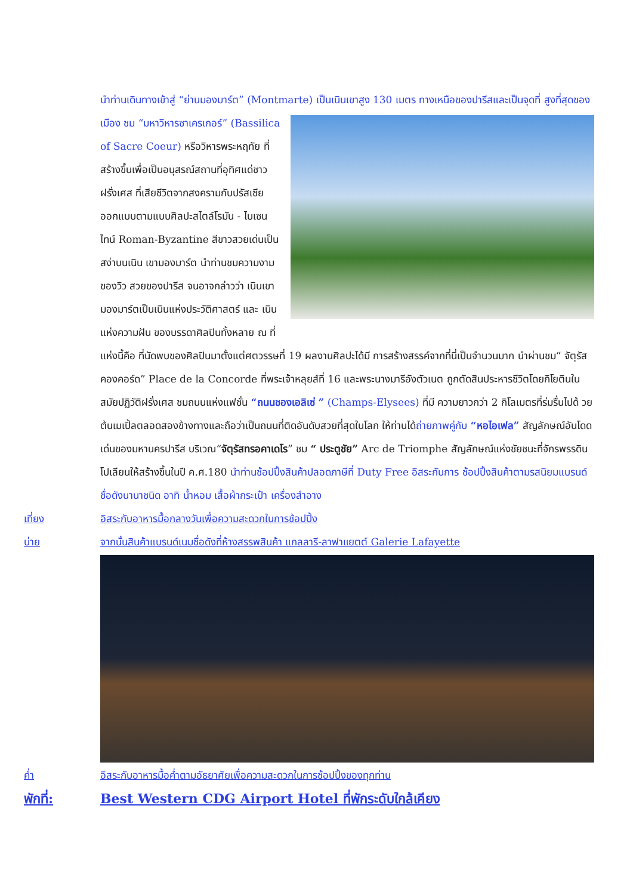นำท่านเดินทางเข้าสู่ “ย่านมองมาร์ต” (Montmarte) เป็นเนินเขาสูง 130 เมตร ทางเหนือของปารีสและเป็นจุดที่ สูงที่สุดของเมือง ชม “มหาวิหารซาเครเกอร์” (Bassilica of Sacre Coeur) หรือวิหารพระหฤทัย ที่สร้างขึ้นเพื่อเป็นอนุสรณ์สถานที่อุทิศแด่ชาวฝรั่งเศส ที่เสียชีวิตจากสงครามกับปรัสเซีย ออกแบบตามแบบศิลปะสไตล์โรมัน - ไบเซนไทน์ Roman-Byzantine สีขาวสวยเด่นเป็นสง่าบนเนิน เขามองมาร์ต นำท่านชมความงามของวิว สวยของปารีส จนอาจกล่าวว่า เนินเขามองมาร์ตเป็นเนินแห่งประวัติศาสตร์ และ เนินแห่งความฝัน ของบรรดาศิลปินทั้งหลาย ณ ที่แห่งนี้คือ ที่นัดพบของศิลปินมาตั้งแต่ศตวรรษที่ 19 ผลงานศิลปะได้มี การสร้างสรรค์จากที่นี่เป็นจำนวนมาก นำผ่านชม“ จัตุรัสคองคอร์ด” Place de la Concorde ที่พระเจ้าหลุยส์ที่ 16 และพระนางมารีอังตัวเนต ถูกตัดสินประหารชีวิตโดยกิโยตินในสมัยปฏิวัติฝรั่งเศส ชมถนนแห่งแฟชั่น “ถนนชองเอลิเซ่ ” (Champs-Elysees) ที่มี ความยาวกว่า 2 กิโลเมตรที่ร่มรื่นไปด้ วยต้นเมเปิ้ลตลอดสองข้างทางและถือว่าเป็นถนนที่ติดอันดับสวยที่สุดในโลก ให้ท่านได้ถ่ายภาพคู่กับ “หอไอเฟล” สัญลักษณ์อันโดดเด่นของมหานครปารีส บริเวณ“จัตุรัสทรอคาเดโร” ชม “ ประตูชัย” Arc de Triomphe สัญลักษณ์แห่งชัยชนะที่จักรพรรดินโปเลียนให้สร้างขึ้นในปี ค.ศ.180 นำท่านช้อปปิ้งสินค้าปลอดภาษีที่ Duty Free อิสระกับการ ช้อปปิ้งสินค้าตามรสนิยมแบรนด์ชื่อดังนานาชนิด อาทิ น้ำหอม เสื้อผ้ากระเป๋า เครื่องสำอาง
เที่ยง อิสระกับอาหารมื้อกลางวันเพื่อความสะดวกในการช้อปปิ้ง
บ่าย จากนั้นสินค้าแบรนด์เนมชื่อดังที่ห้างสรรพสินค้า แกลลารี-ลาฟาแยตต์ Galerie Lafayette
ค่ำ อิสระกับอาหารมื้อค่ำตามอัธยาศัยเพื่อความสะดวกในการช้อปปิ้งของทุกท่าน
พักที่: Best Western CDG Airport Hotel ที่พักระดับใกล้เคียง